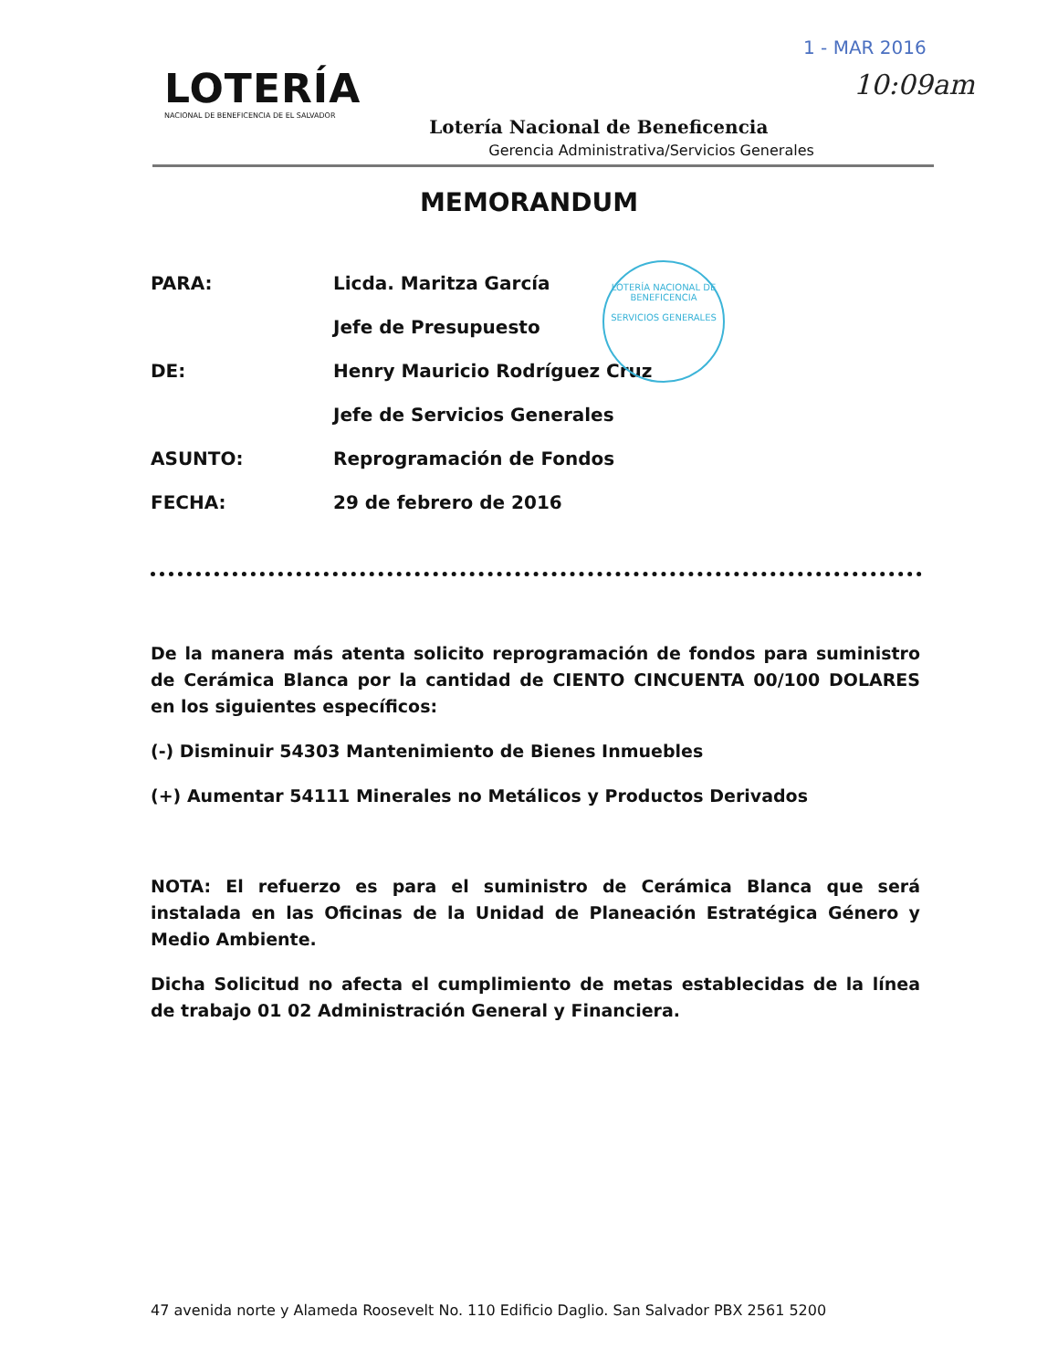1 - MAR 2016
10:09am
LOTERÍA
NACIONAL DE BENEFICENCIA DE EL SALVADOR
Lotería Nacional de Beneficencia
Gerencia Administrativa/Servicios Generales
MEMORANDUM
LOTERÍA NACIONAL DE BENEFICENCIA
SERVICIOS GENERALES
| PARA: | Licda. Maritza García |
| | Jefe de Presupuesto |
| DE: | Henry Mauricio Rodríguez Cruz |
| | Jefe de Servicios Generales |
| ASUNTO: | Reprogramación de Fondos |
| FECHA: | 29 de febrero de 2016 |
De la manera más atenta solicito reprogramación de fondos para suministro de Cerámica Blanca por la cantidad de CIENTO CINCUENTA 00/100 DOLARES en los siguientes específicos:
(-) Disminuir 54303 Mantenimiento de Bienes Inmuebles
(+) Aumentar 54111 Minerales no Metálicos y Productos Derivados
NOTA: El refuerzo es para el suministro de Cerámica Blanca que será instalada en las Oficinas de la Unidad de Planeación Estratégica Género y Medio Ambiente.
Dicha Solicitud no afecta el cumplimiento de metas establecidas de la línea de trabajo 01 02 Administración General y Financiera.
47 avenida norte y Alameda Roosevelt No. 110 Edificio Daglio. San Salvador PBX 2561 5200